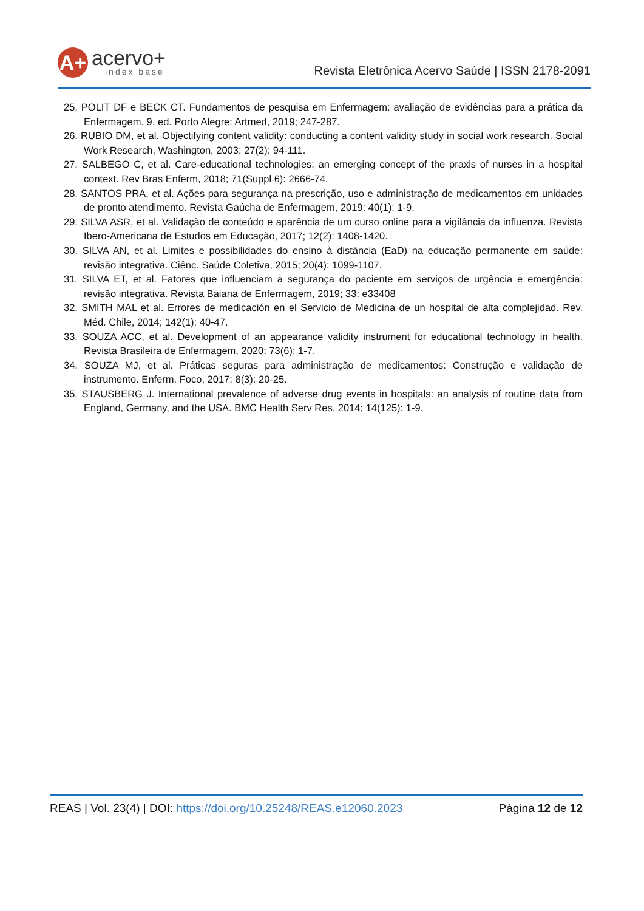A+
acervo+
index base
Revista Eletrônica Acervo Saúde | ISSN 2178-2091
25. POLIT DF e BECK CT. Fundamentos de pesquisa em Enfermagem: avaliação de evidências para a prática da Enfermagem. 9. ed. Porto Alegre: Artmed, 2019; 247-287.
26. RUBIO DM, et al. Objectifying content validity: conducting a content validity study in social work research. Social Work Research, Washington, 2003; 27(2): 94-111.
27. SALBEGO C, et al. Care-educational technologies: an emerging concept of the praxis of nurses in a hospital context. Rev Bras Enferm, 2018; 71(Suppl 6): 2666-74.
28. SANTOS PRA, et al. Ações para segurança na prescrição, uso e administração de medicamentos em unidades de pronto atendimento. Revista Gaúcha de Enfermagem, 2019; 40(1): 1-9.
29. SILVA ASR, et al. Validação de conteúdo e aparência de um curso online para a vigilância da influenza. Revista Ibero-Americana de Estudos em Educação, 2017; 12(2): 1408-1420.
30. SILVA AN, et al. Limites e possibilidades do ensino à distância (EaD) na educação permanente em saúde: revisão integrativa. Ciênc. Saúde Coletiva, 2015; 20(4): 1099-1107.
31. SILVA ET, et al. Fatores que influenciam a segurança do paciente em serviços de urgência e emergência: revisão integrativa. Revista Baiana de Enfermagem, 2019; 33: e33408
32. SMITH MAL et al. Errores de medicación en el Servicio de Medicina de un hospital de alta complejidad. Rev. Méd. Chile, 2014; 142(1): 40-47.
33. SOUZA ACC, et al. Development of an appearance validity instrument for educational technology in health. Revista Brasileira de Enfermagem, 2020; 73(6): 1-7.
34. SOUZA MJ, et al. Práticas seguras para administração de medicamentos: Construção e validação de instrumento. Enferm. Foco, 2017; 8(3): 20-25.
35. STAUSBERG J. International prevalence of adverse drug events in hospitals: an analysis of routine data from England, Germany, and the USA. BMC Health Serv Res, 2014; 14(125): 1-9.
REAS | Vol. 23(4) | DOI: https://doi.org/10.25248/REAS.e12060.2023
Página 12 de 12